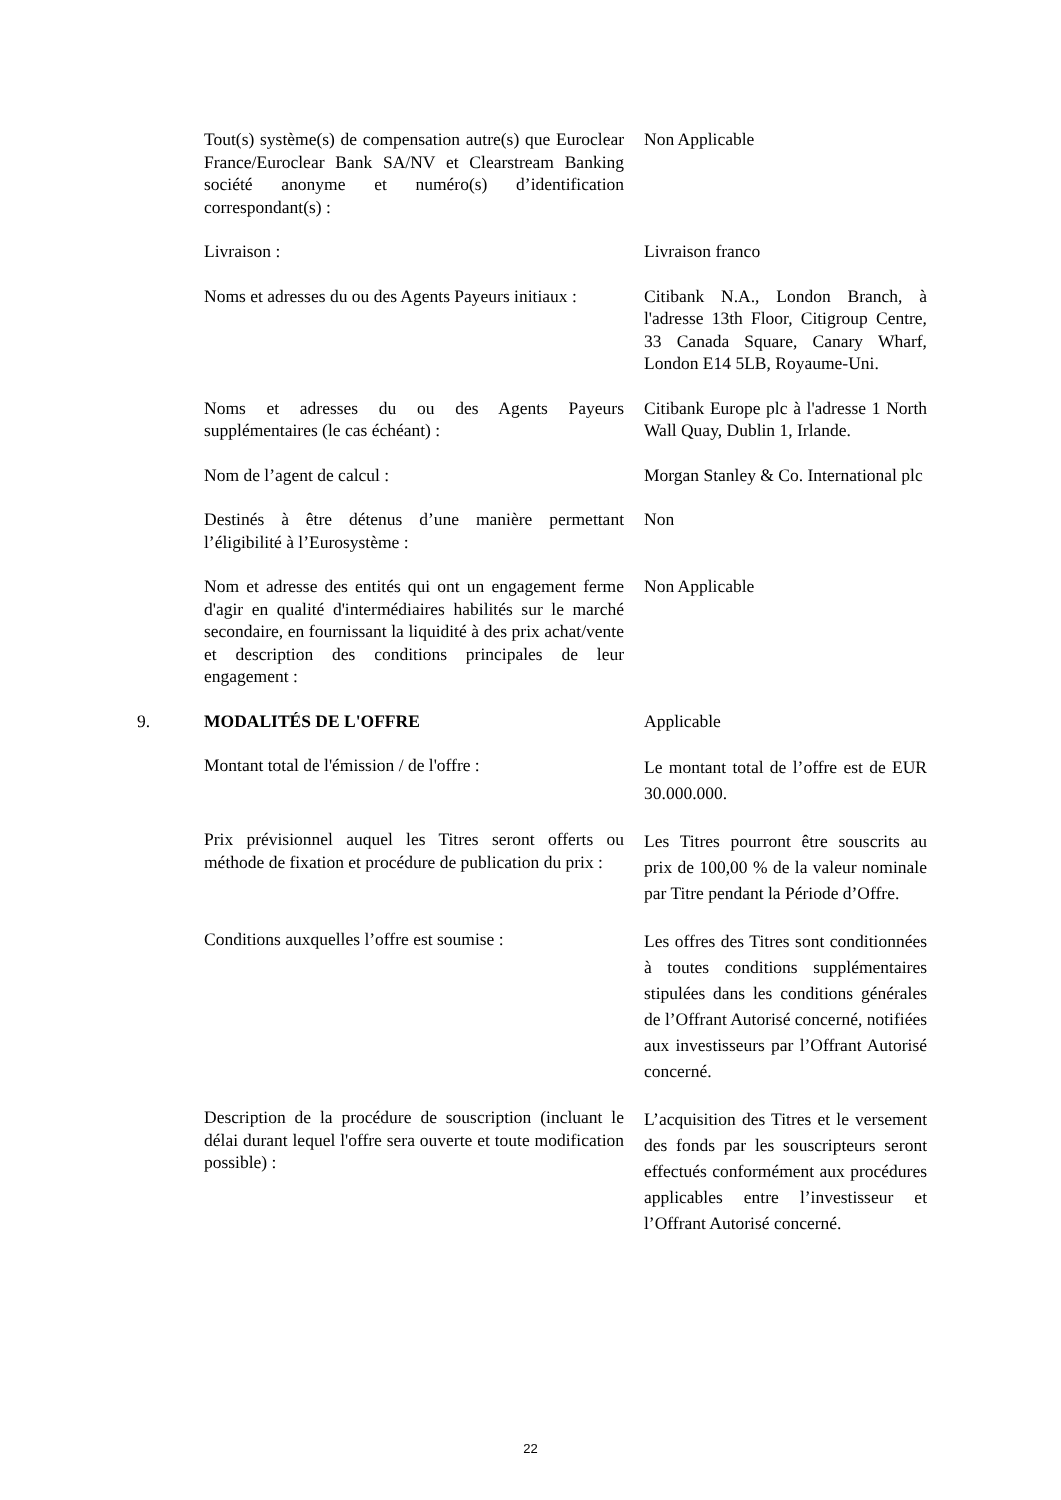Tout(s) système(s) de compensation autre(s) que Euroclear France/Euroclear Bank SA/NV et Clearstream Banking société anonyme et numéro(s) d’identification correspondant(s) :
Non Applicable
Livraison : Livraison franco
Noms et adresses du ou des Agents Payeurs initiaux :
Citibank N.A., London Branch, à l'adresse 13th Floor, Citigroup Centre, 33 Canada Square, Canary Wharf, London E14 5LB, Royaume-Uni.
Noms et adresses du ou des Agents Payeurs supplémentaires (le cas échéant) :
Citibank Europe plc à l'adresse 1 North Wall Quay, Dublin 1, Irlande.
Nom de l’agent de calcul : Morgan Stanley & Co. International plc
Destinés à être détenus d’une manière permettant l’éligibilité à l’Eurosystème :
Non
Nom et adresse des entités qui ont un engagement ferme d'agir en qualité d'intermédiaires habilités sur le marché secondaire, en fournissant la liquidité à des prix achat/vente et description des conditions principales de leur engagement :
Non Applicable
9. MODALITÉS DE L'OFFRE Applicable
Montant total de l'émission / de l'offre :
Le montant total de l’offre est de EUR 30.000.000.
Prix prévisionnel auquel les Titres seront offerts ou méthode de fixation et procédure de publication du prix :
Les Titres pourront être souscrits au prix de 100,00 % de la valeur nominale par Titre pendant la Période d’Offre.
Conditions auxquelles l’offre est soumise :
Les offres des Titres sont conditionnées à toutes conditions supplémentaires stipulées dans les conditions générales de l’Offrant Autorisé concerné, notifiées aux investisseurs par l’Offrant Autorisé concerné.
Description de la procédure de souscription (incluant le délai durant lequel l'offre sera ouverte et toute modification possible) :
L’acquisition des Titres et le versement des fonds par les souscripteurs seront effectués conformément aux procédures applicables entre l’investisseur et l’Offrant Autorisé concerné.
22